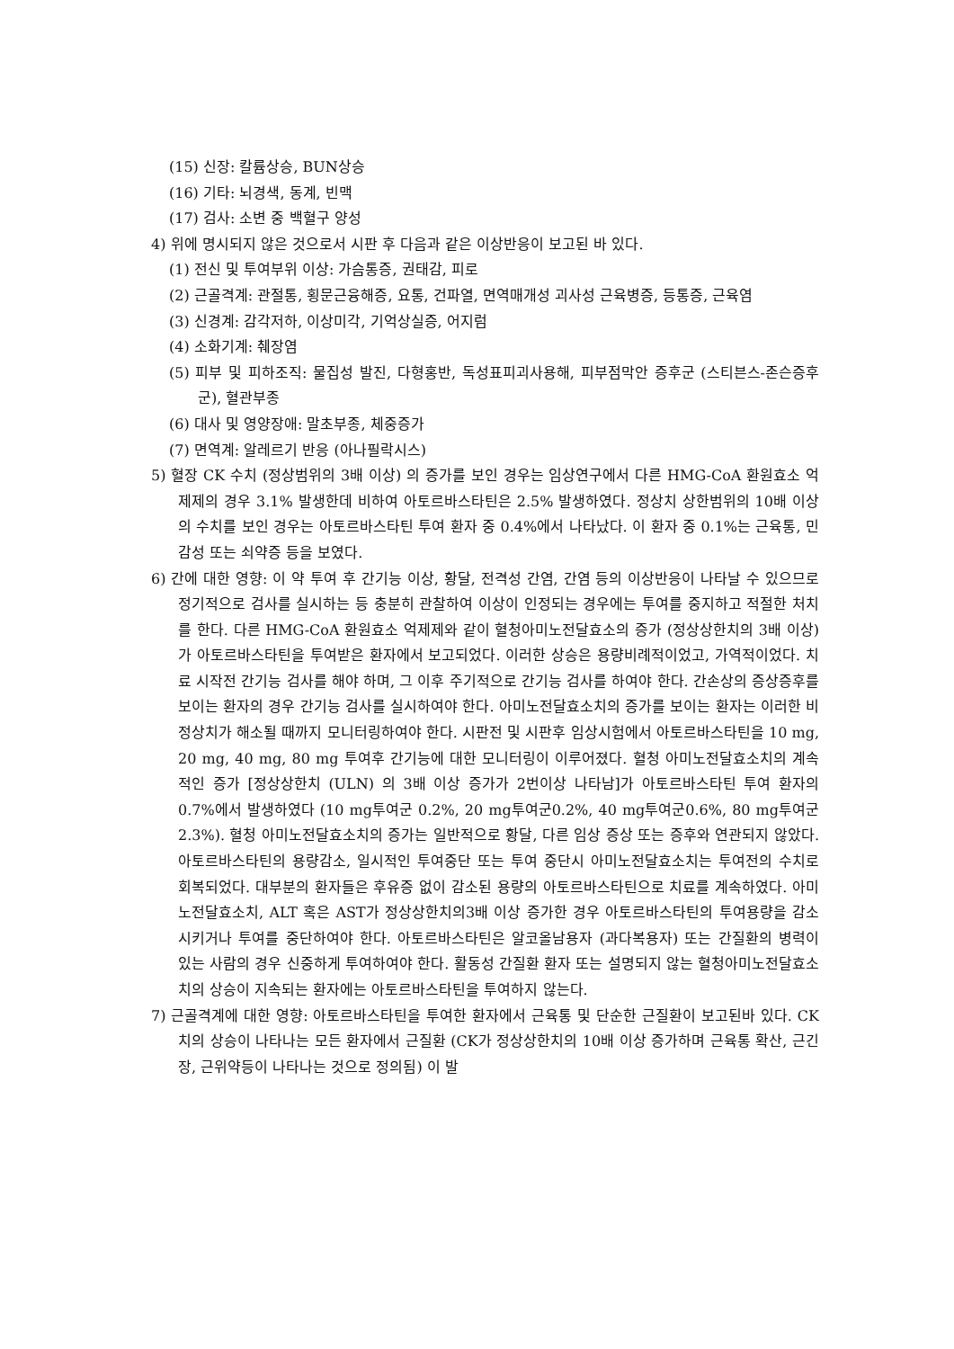(15) 신장: 칼륨상승, BUN상승
(16) 기타: 뇌경색, 동계, 빈맥
(17) 검사: 소변 중 백혈구 양성
4) 위에 명시되지 않은 것으로서 시판 후 다음과 같은 이상반응이 보고된 바 있다.
(1) 전신 및 투여부위 이상: 가슴통증, 권태감, 피로
(2) 근골격계: 관절통, 횡문근융해증, 요통, 건파열, 면역매개성 괴사성 근육병증, 등통증, 근육염
(3) 신경계: 감각저하, 이상미각, 기억상실증, 어지럼
(4) 소화기계: 췌장염
(5) 피부 및 피하조직: 물집성 발진, 다형홍반, 독성표피괴사용해, 피부점막안 증후군 (스티븐스-존슨증후군), 혈관부종
(6) 대사 및 영양장애: 말초부종, 체중증가
(7) 면역계: 알레르기 반응 (아나필락시스)
5) 혈장 CK 수치 (정상범위의 3배 이상) 의 증가를 보인 경우는 임상연구에서 다른 HMG-CoA 환원효소 억제제의 경우 3.1% 발생한데 비하여 아토르바스타틴은 2.5% 발생하였다. 정상치 상한범위의 10배 이상의 수치를 보인 경우는 아토르바스타틴 투여 환자 중 0.4%에서 나타났다. 이 환자 중 0.1%는 근육통, 민감성 또는 쇠약증 등을 보였다.
6) 간에 대한 영향: 이 약 투여 후 간기능 이상, 황달, 전격성 간염, 간염 등의 이상반응이 나타날 수 있으므로 정기적으로 검사를 실시하는 등 충분히 관찰하여 이상이 인정되는 경우에는 투여를 중지하고 적절한 처치를 한다. 다른 HMG-CoA 환원효소 억제제와 같이 혈청아미노전달효소의 증가 (정상상한치의 3배 이상) 가 아토르바스타틴을 투여받은 환자에서 보고되었다. 이러한 상승은 용량비례적이었고, 가역적이었다. 치료 시작전 간기능 검사를 해야 하며, 그 이후 주기적으로 간기능 검사를 하여야 한다. 간손상의 증상증후를 보이는 환자의 경우 간기능 검사를 실시하여야 한다. 아미노전달효소치의 증가를 보이는 환자는 이러한 비정상치가 해소될 때까지 모니터링하여야 한다. 시판전 및 시판후 임상시험에서 아토르바스타틴을 10 mg, 20 mg, 40 mg, 80 mg 투여후 간기능에 대한 모니터링이 이루어졌다. 혈청 아미노전달효소치의 계속적인 증가 [정상상한치 (ULN) 의 3배 이상 증가가 2번이상 나타남]가 아토르바스타틴 투여 환자의 0.7%에서 발생하였다 (10 mg투여군 0.2%, 20 mg투여군0.2%, 40 mg투여군0.6%, 80 mg투여군 2.3%). 혈청 아미노전달효소치의 증가는 일반적으로 황달, 다른 임상 증상 또는 증후와 연관되지 않았다. 아토르바스타틴의 용량감소, 일시적인 투여중단 또는 투여 중단시 아미노전달효소치는 투여전의 수치로 회복되었다. 대부분의 환자들은 후유증 없이 감소된 용량의 아토르바스타틴으로 치료를 계속하였다. 아미노전달효소치, ALT 혹은 AST가 정상상한치의3배 이상 증가한 경우 아토르바스타틴의 투여용량을 감소시키거나 투여를 중단하여야 한다. 아토르바스타틴은 알코올남용자 (과다복용자) 또는 간질환의 병력이 있는 사람의 경우 신중하게 투여하여야 한다. 활동성 간질환 환자 또는 설명되지 않는 혈청아미노전달효소치의 상승이 지속되는 환자에는 아토르바스타틴을 투여하지 않는다.
7) 근골격계에 대한 영향: 아토르바스타틴을 투여한 환자에서 근육통 및 단순한 근질환이 보고된바 있다. CK치의 상승이 나타나는 모든 환자에서 근질환 (CK가 정상상한치의 10배 이상 증가하며 근육통 확산, 근긴장, 근위약등이 나타나는 것으로 정의됨) 이 발